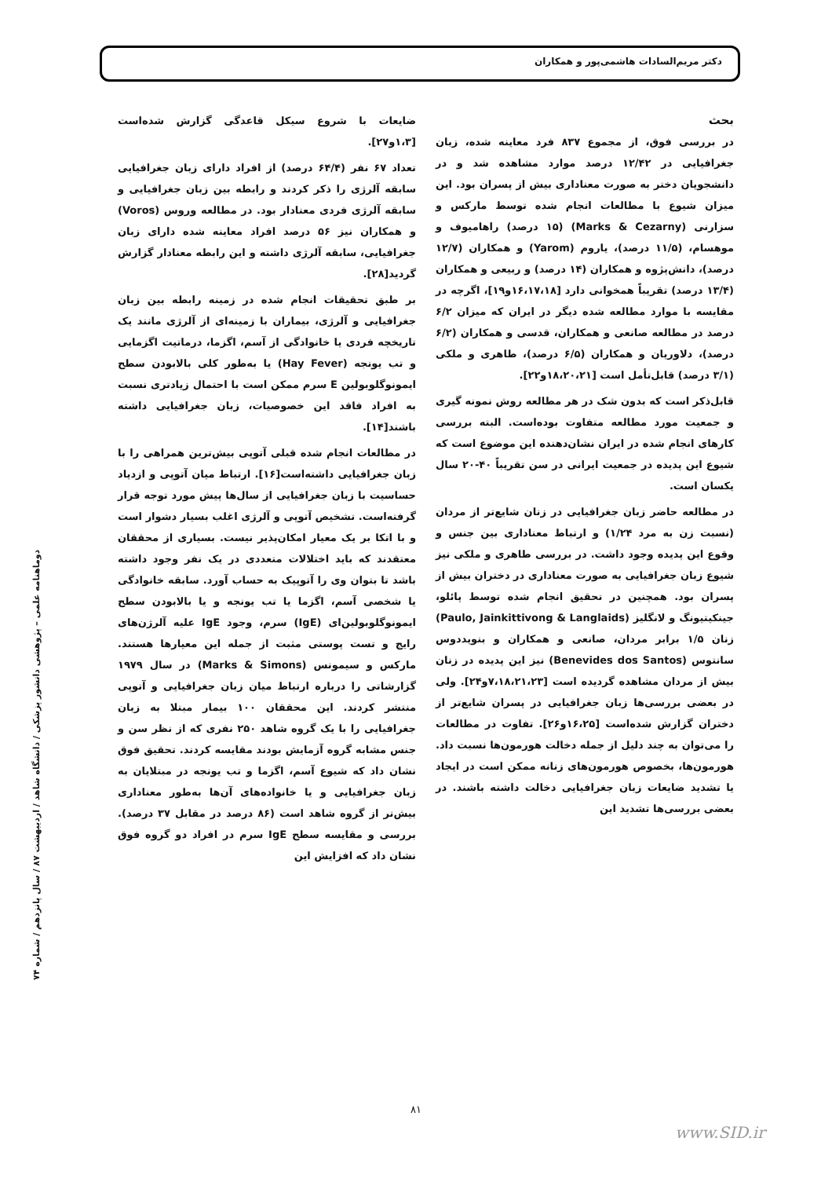دکتر مریم‌السادات هاشمی‌پور و همکاران
بحث
در بررسی فوق، از مجموع ۸۳۷ فرد معاینه شده، زبان جغرافیایی در ۱۲/۴۲ درصد موارد مشاهده شد و در دانشجویان دختر به صورت معناداری بیش از پسران بود. این میزان شیوع با مطالعات انجام شده توسط مارکس و سزارنی (Marks & Cezarny) (۱۵ درصد) راهامیوف و موهسام، (۱۱/۵ درصد)، یاروم (Yarom) و همکاران (۱۲/۷ درصد)، دانش‌پژوه و همکاران (۱۴ درصد) و ربیعی و همکاران (۱۳/۴ درصد) تقریباً همخوانی دارد [۱۶،۱۷،۱۸و۱۹]، اگرچه در مقایسه با موارد مطالعه شده دیگر در ایران که میزان ۶/۲ درصد در مطالعه صانعی و همکاران، قدسی و همکاران (۶/۲ درصد)، دلاوریان و همکاران (۶/۵ درصد)، طاهری و ملکی (۳/۱ درصد) قابل‌تأمل است [۱۸،۲۰،۲۱و۲۲].
قابل‌ذکر است که بدون شک در هر مطالعه روش نمونه گیری و جمعیت مورد مطالعه متفاوت بوده‌است. البته بررسی کارهای انجام شده در ایران نشان‌دهنده این موضوع است که شیوع این پدیده در جمعیت ایرانی در سن تقریباً ۴۰-۲۰ سال یکسان است.
در مطالعه حاضر زبان جغرافیایی در زنان شایع‌تر از مردان (نسبت زن به مرد ۱/۲۴) و ارتباط معناداری بین جنس و وقوع این پدیده وجود داشت. در بررسی طاهری و ملکی نیز شیوع زبان جغرافیایی به صورت معناداری در دختران بیش از پسران بود. همچنین در تحقیق انجام شده توسط پائلو، جینکیتیونگ و لانگلیز (Paulo, Jainkittivong & Langlaids) زنان ۱/۵ برابر مردان، صانعی و همکاران و بنویددوس سانتوس (Benevides dos Santos) نیز این پدیده در زنان بیش از مردان مشاهده گردیده است [۷،۱۸،۲۱،۲۳و۲۴]. ولی در بعضی بررسی‌ها زبان جغرافیایی در پسران شایع‌تر از دختران گزارش شده‌است [۱۶،۲۵و۲۶]. تفاوت در مطالعات را می‌توان به چند دلیل از جمله دخالت هورمون‌ها نسبت داد. هورمون‌ها، بخصوص هورمون‌های زنانه ممکن است در ایجاد یا تشدید ضایعات زبان جغرافیایی دخالت داشته باشند. در بعضی بررسی‌ها تشدید این
ضایعات با شروع سیکل قاعدگی گزارش شده‌است [۱،۳و۲۷].
تعداد ۶۷ نفر (۶۴/۴ درصد) از افراد دارای زبان جغرافیایی سابقه آلرژی را ذکر کردند و رابطه بین زبان جغرافیایی و سابقه آلرژی فردی معنادار بود. در مطالعه وروس (Voros) و همکاران نیز ۵۶ درصد افراد معاینه شده دارای زبان جغرافیایی، سابقه آلرژی داشته و این رابطه معنادار گزارش گردید[۲۸].
بر طبق تحقیقات انجام شده در زمینه رابطه بین زبان جغرافیایی و آلرژی، بیماران با زمینه‌ای از آلرژی مانند یک تاریخچه فردی یا خانوادگی از آسم، اگزما، درماتیت اگزمایی و تب یونجه (Hay Fever) یا به‌طور کلی بالابودن سطح ایمونوگلوبولین E سرم ممکن است با احتمال زیادتری نسبت به افراد فاقد این خصوصیات، زبان جغرافیایی داشته باشند[۱۴].
در مطالعات انجام شده قبلی آتوپی بیش‌ترین همراهی را با زبان جغرافیایی داشته‌است[۱۶]. ارتباط میان آتوپی و ازدیاد حساسیت با زبان جغرافیایی از سال‌ها پیش مورد توجه قرار گرفته‌است. تشخیص آتوپی و آلرژی اغلب بسیار دشوار است و با اتکا بر یک معیار امکان‌پذیر نیست. بسیاری از محققان معتقدند که باید اختلالات متعددی در یک نفر وجود داشته باشد تا بتوان وی را آتوپیک به حساب آورد. سابقه خانوادگی یا شخصی آسم، اگزما یا تب یونجه و یا بالابودن سطح ایمونوگلوبولین‌ای (IgE) سرم، وجود IgE علیه آلرژن‌های رایج و تست پوستی مثبت از جمله این معیارها هستند. مارکس و سیمونس (Marks & Simons) در سال ۱۹۷۹ گزارشاتی را درباره ارتباط میان زبان جغرافیایی و آتوپی منتشر کردند. این محققان ۱۰۰ بیمار مبتلا به زبان جغرافیایی را با یک گروه شاهد ۲۵۰ نفری که از نظر سن و جنس مشابه گروه آزمایش بودند مقایسه کردند. تحقیق فوق نشان داد که شیوع آسم، اگزما و تب یونجه در مبتلایان به زبان جغرافیایی و یا خانواده‌های آن‌ها به‌طور معناداری بیش‌تر از گروه شاهد است (۸۶ درصد در مقابل ۳۷ درصد). بررسی و مقایسه سطح IgE سرم در افراد دو گروه فوق نشان داد که افزایش این
دوماهنامه علمی – پژوهشی دانشور پزشکی / دانشگاه شاهد / اردیبهشت ۸۷ / سال پانزدهم / شماره ۷۴
۸۱
www.SID.ir